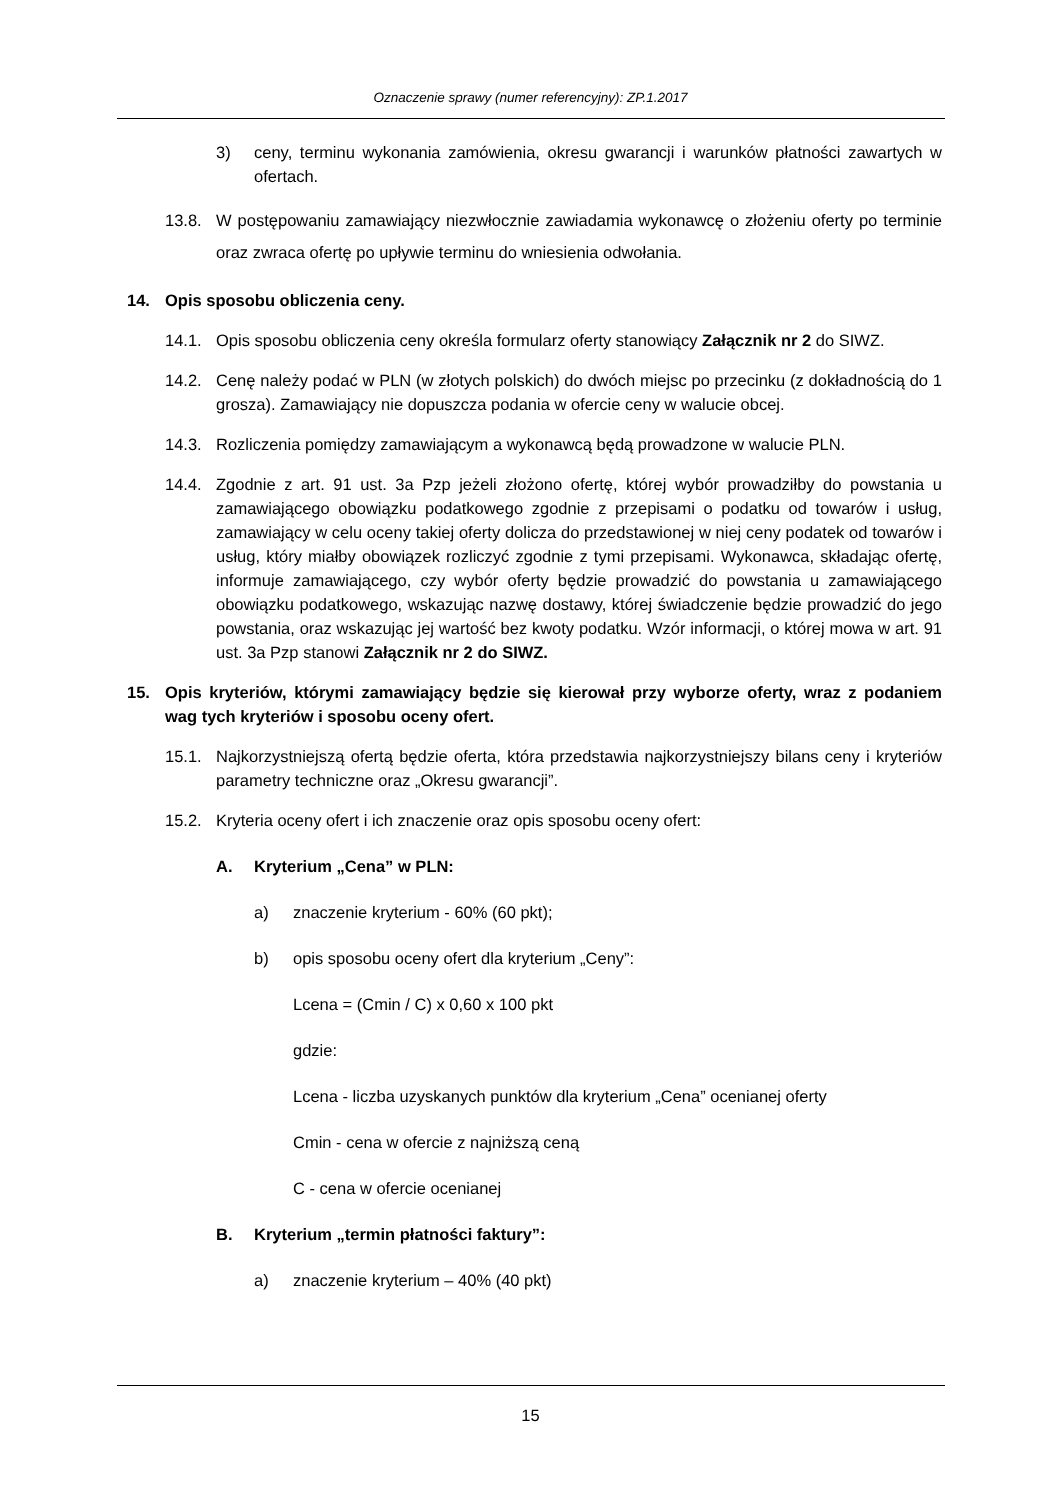Oznaczenie sprawy (numer referencyjny): ZP.1.2017
3) ceny, terminu wykonania zamówienia, okresu gwarancji i warunków płatności zawartych w ofertach.
13.8. W postępowaniu zamawiający niezwłocznie zawiadamia wykonawcę o złożeniu oferty po terminie oraz zwraca ofertę po upływie terminu do wniesienia odwołania.
14. Opis sposobu obliczenia ceny.
14.1. Opis sposobu obliczenia ceny określa formularz oferty stanowiący Załącznik nr 2 do SIWZ.
14.2. Cenę należy podać w PLN (w złotych polskich) do dwóch miejsc po przecinku (z dokładnością do 1 grosza). Zamawiający nie dopuszcza podania w ofercie ceny w walucie obcej.
14.3. Rozliczenia pomiędzy zamawiającym a wykonawcą będą prowadzone w walucie PLN.
14.4. Zgodnie z art. 91 ust. 3a Pzp jeżeli złożono ofertę, której wybór prowadziłby do powstania u zamawiającego obowiązku podatkowego zgodnie z przepisami o podatku od towarów i usług, zamawiający w celu oceny takiej oferty dolicza do przedstawionej w niej ceny podatek od towarów i usług, który miałby obowiązek rozliczyć zgodnie z tymi przepisami. Wykonawca, składając ofertę, informuje zamawiającego, czy wybór oferty będzie prowadzić do powstania u zamawiającego obowiązku podatkowego, wskazując nazwę dostawy, której świadczenie będzie prowadzić do jego powstania, oraz wskazując jej wartość bez kwoty podatku. Wzór informacji, o której mowa w art. 91 ust. 3a Pzp stanowi Załącznik nr 2 do SIWZ.
15. Opis kryteriów, którymi zamawiający będzie się kierował przy wyborze oferty, wraz z podaniem wag tych kryteriów i sposobu oceny ofert.
15.1. Najkorzystniejszą ofertą będzie oferta, która przedstawia najkorzystniejszy bilans ceny i kryteriów parametry techniczne oraz „Okresu gwarancji”.
15.2. Kryteria oceny ofert i ich znaczenie oraz opis sposobu oceny ofert:
A. Kryterium „Cena” w PLN:
a) znaczenie kryterium - 60% (60 pkt);
b) opis sposobu oceny ofert dla kryterium „Ceny”:
Lcena = (Cmin / C) x 0,60 x 100 pkt
gdzie:
Lcena - liczba uzyskanych punktów dla kryterium „Cena” ocenianej oferty
Cmin - cena w ofercie z najniższą ceną
C - cena w ofercie ocenianej
B. Kryterium „termin płatności faktury”:
a) znaczenie kryterium – 40% (40 pkt)
15